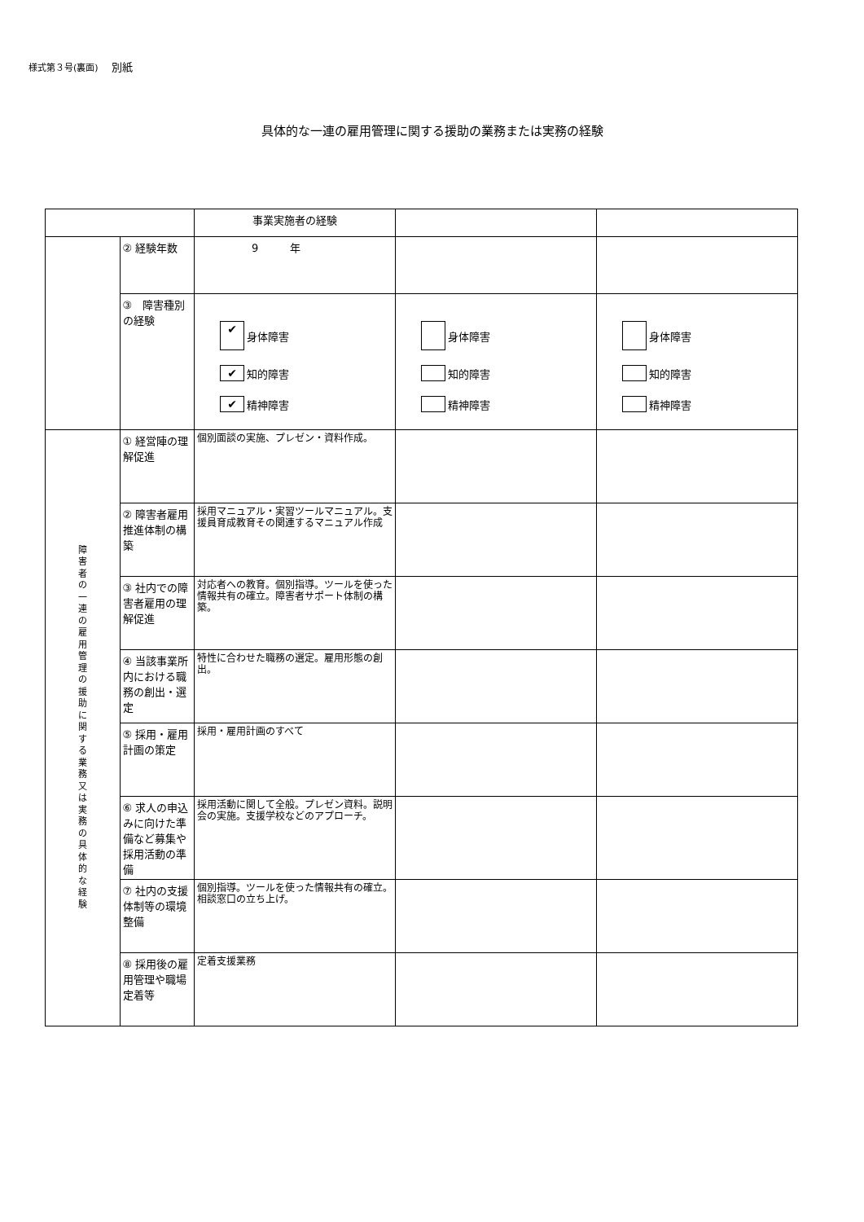様式第３号(裏面) 別紙
具体的な一連の雇用管理に関する援助の業務または実務の経験
| | | 事業実施者の経験 | | |
| | ② 経験年数 | 9 年 | | |
| | ③ 障害種別の経験 | ✔ 身体障害 ✔ 知的障害 ✔ 精神障害 | 身体障害 知的障害 精神障害 | 身体障害 知的障害 精神障害 |
| 障 害 者 の 一 連 の 雇 用 管 理 の 援 助 に 関 す る 業 務 又 は 実 務 の 具 体 的 な 経 験 | ① 経営陣の理解促進 | 個別面談の実施、プレゼン・資料作成。 | | |
| | ② 障害者雇用推進体制の構築 | 採用マニュアル・実習ツールマニュアル。支援員育成教育その関連するマニュアル作成 | | |
| | ③ 社内での障害者雇用の理解促進 | 対応者への教育。個別指導。ツールを使った情報共有の確立。障害者サポート体制の構築。 | | |
| | ④ 当該事業所内における職務の創出・選定 | 特性に合わせた職務の選定。雇用形態の創出。 | | |
| | ⑤ 採用・雇用計画の策定 | 採用・雇用計画のすべて | | |
| | ⑥ 求人の申込みに向けた準備など募集や採用活動の準備 | 採用活動に関して全般。プレゼン資料。説明会の実施。支援学校などのアプローチ。 | | |
| | ⑦ 社内の支援体制等の環境整備 | 個別指導。ツールを使った情報共有の確立。相談窓口の立ち上げ。 | | |
| | ⑧ 採用後の雇用管理や職場定着等 | 定着支援業務 | | |